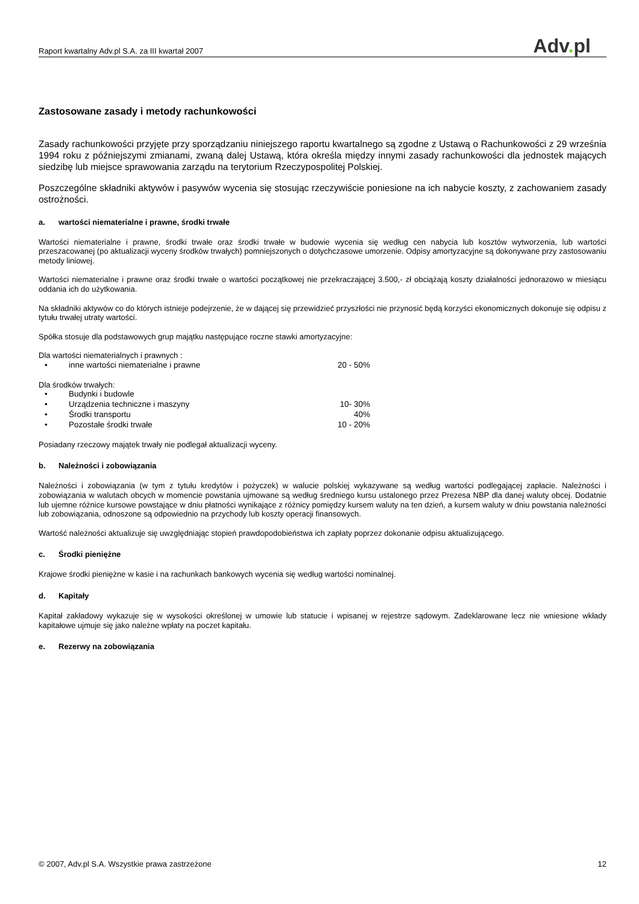Raport kwartalny Adv.pl S.A. za III kwartał 2007
Adv. pl
Zastosowane zasady i metody rachunkowości
Zasady rachunkowości przyjęte przy sporządzaniu niniejszego raportu kwartalnego są zgodne z Ustawą o Rachunkowości z 29 września 1994 roku z późniejszymi zmianami, zwaną dalej Ustawą, która określa między innymi zasady rachunkowości dla jednostek mających siedzibę lub miejsce sprawowania zarządu na terytorium Rzeczypospolitej Polskiej.
Poszczególne składniki aktywów i pasywów wycenia się stosując rzeczywiście poniesione na ich nabycie koszty, z zachowaniem zasady ostrożności.
a. wartości niematerialne i prawne, środki trwałe
Wartości niematerialne i prawne, środki trwałe oraz środki trwałe w budowie wycenia się według cen nabycia lub kosztów wytworzenia, lub wartości przeszacowanej (po aktualizacji wyceny środków trwałych) pomniejszonych o dotychczasowe umorzenie. Odpisy amortyzacyjne są dokonywane przy zastosowaniu metody liniowej.
Wartości niematerialne i prawne oraz środki trwałe o wartości początkowej nie przekraczającej 3.500,- zł obciążają koszty działalności jednorazowo w miesiącu oddania ich do użytkowania.
Na składniki aktywów co do których istnieje podejrzenie, że w dającej się przewidzieć przyszłości nie przynosić będą korzyści ekonomicznych dokonuje się odpisu z tytułu trwałej utraty wartości.
Spółka stosuje dla podstawowych grup majątku następujące roczne stawki amortyzacyjne:
Dla wartości niematerialnych i prawnych :
| • | inne wartości niematerialne i prawne | 20 - 50% |
Dla środków trwałych:
| • | Budynki i budowle | |
| • | Urządzenia techniczne i maszyny | 10- 30% |
| • | Środki transportu | 40% |
| • | Pozostałe środki trwałe | 10 - 20% |
Posiadany rzeczowy majątek trwały nie podlegał aktualizacji wyceny.
b. Należności i zobowiązania
Należności i zobowiązania (w tym z tytułu kredytów i pożyczek) w walucie polskiej wykazywane są według wartości podlegającej zapłacie. Należności i zobowiązania w walutach obcych w momencie powstania ujmowane są według średniego kursu ustalonego przez Prezesa NBP dla danej waluty obcej. Dodatnie lub ujemne różnice kursowe powstające w dniu płatności wynikające z różnicy pomiędzy kursem waluty na ten dzień, a kursem waluty w dniu powstania należności lub zobowiązania, odnoszone są odpowiednio na przychody lub koszty operacji finansowych.
Wartość należności aktualizuje się uwzględniając stopień prawdopodobieństwa ich zapłaty poprzez dokonanie odpisu aktualizującego.
c. Środki pieniężne
Krajowe środki pieniężne w kasie i na rachunkach bankowych wycenia się według wartości nominalnej.
d. Kapitały
Kapitał zakładowy wykazuje się w wysokości określonej w umowie lub statucie i wpisanej w rejestrze sądowym. Zadeklarowane lecz nie wniesione wkłady kapitałowe ujmuje się jako należne wpłaty na poczet kapitału.
e. Rezerwy na zobowiązania
© 2007, Adv.pl S.A. Wszystkie prawa zastrzeżone
12